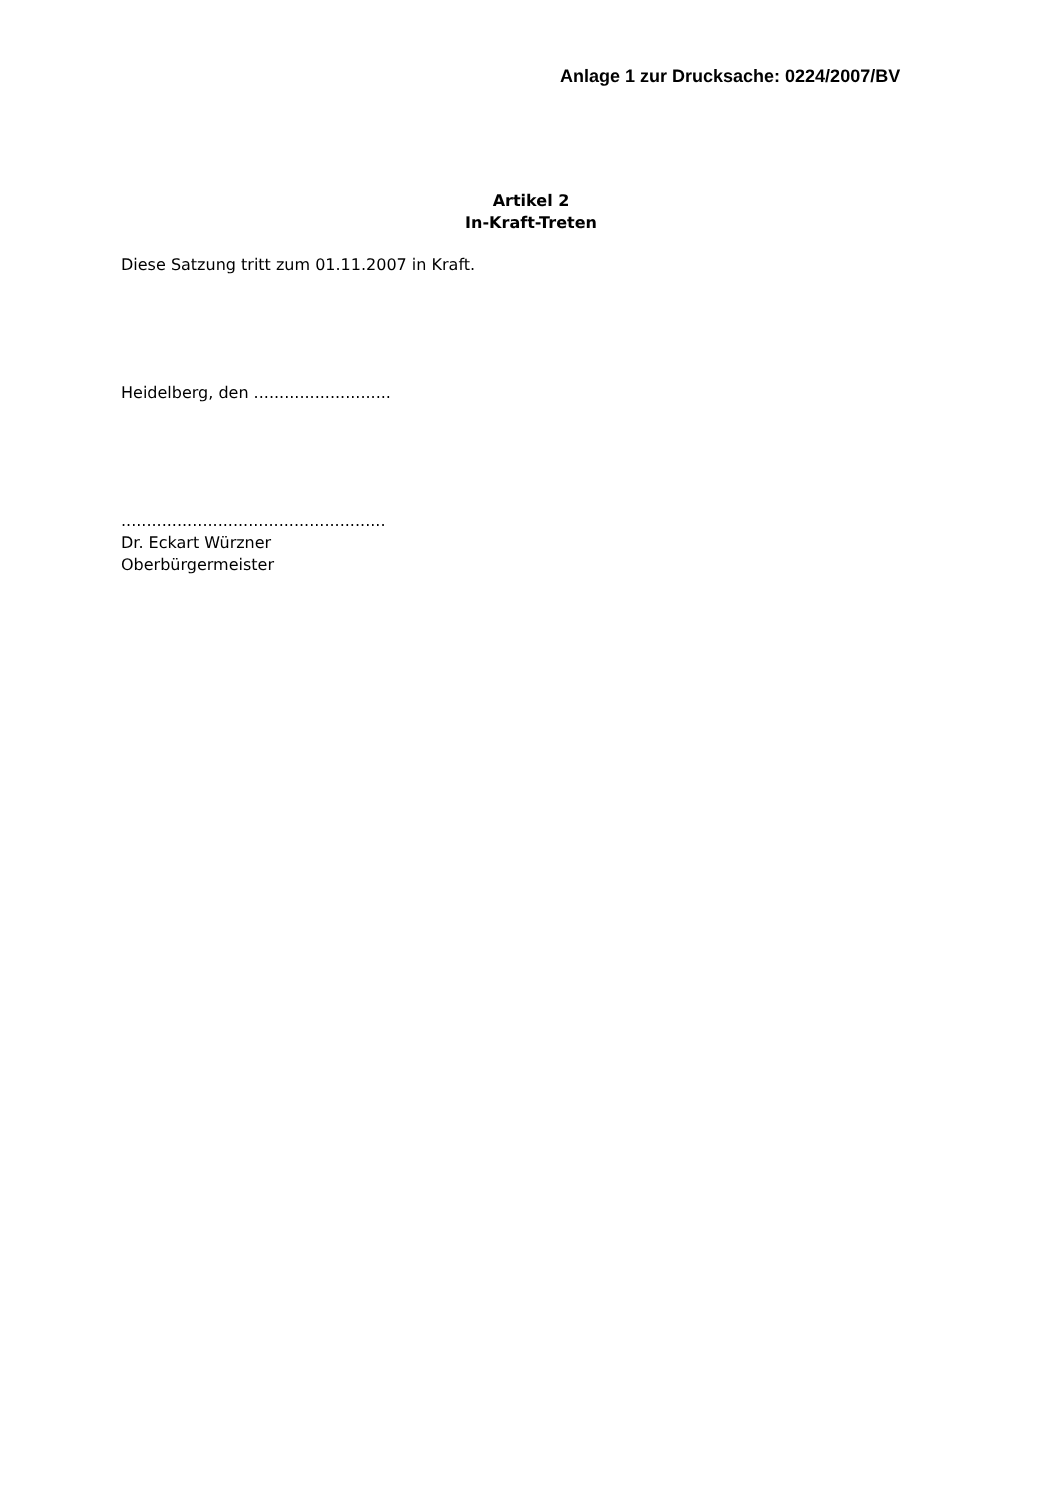Anlage 1 zur Drucksache: 0224/2007/BV
Artikel 2
In-Kraft-Treten
Diese Satzung tritt zum 01.11.2007 in Kraft.
Heidelberg, den ...........................
....................................................
Dr. Eckart Würzner
Oberbürgermeister